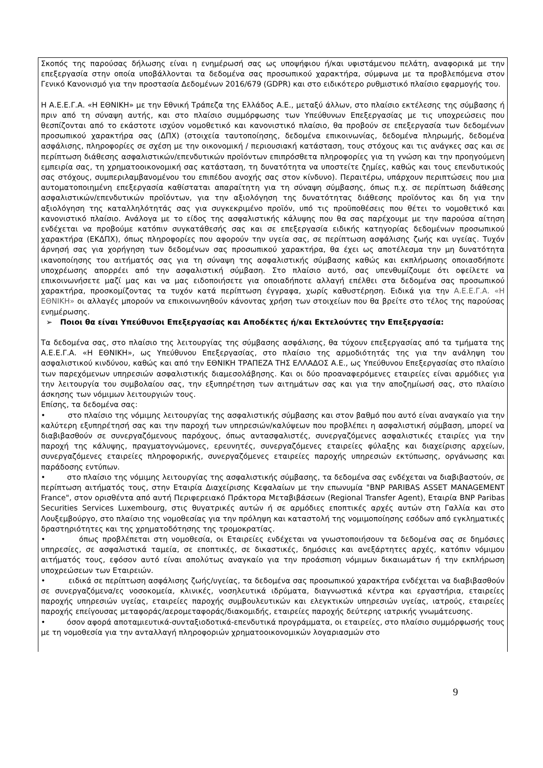Σκοπός της παρούσας δήλωσης είναι η ενημέρωσή σας ως υποψήφιου ή/και υφιστάμενου πελάτη, αναφορικά με την επεξεργασία στην οποία υποβάλλονται τα δεδομένα σας προσωπικού χαρακτήρα, σύμφωνα με τα προβλεπόμενα στον Γενικό Κανονισμό για την προστασία Δεδομένων 2016/679 (GDPR) και στο ειδικότερο ρυθμιστικό πλαίσιο εφαρμογής του.
Η Α.Ε.Ε.Γ.Α. «Η ΕΘΝΙΚΗ» με την Εθνική Τράπεζα της Ελλάδος Α.Ε., μεταξύ άλλων, στο πλαίσιο εκτέλεσης της σύμβασης ή πριν από τη σύναψη αυτής, και στο πλαίσιο συμμόρφωσης των Υπεύθυνων Επεξεργασίας με τις υποχρεώσεις που θεσπίζονται από το εκάστοτε ισχύον νομοθετικό και κανονιστικό πλαίσιο, θα προβούν σε επεξεργασία των δεδομένων προσωπικού χαρακτήρα σας (ΔΠΧ) (στοιχεία ταυτοποίησης, δεδομένα επικοινωνίας, δεδομένα πληρωμής, δεδομένα ασφάλισης, πληροφορίες σε σχέση με την οικονομική / περιουσιακή κατάσταση, τους στόχους και τις ανάγκες σας και σε περίπτωση διάθεσης ασφαλιστικών/επενδυτικών προϊόντων επιπρόσθετα πληροφορίες για τη γνώση και την προηγούμενη εμπειρία σας, τη χρηματοοικονομική σας κατάσταση, τη δυνατότητα να υποστείτε ζημίες, καθώς και τους επενδυτικούς σας στόχους, συμπεριλαμβανομένου του επιπέδου ανοχής σας στον κίνδυνο). Περαιτέρω, υπάρχουν περιπτώσεις που μια αυτοματοποιημένη επεξεργασία καθίσταται απαραίτητη για τη σύναψη σύμβασης, όπως π.χ. σε περίπτωση διάθεσης ασφαλιστικών/επενδυτικών προϊόντων, για την αξιολόγηση της δυνατότητας διάθεσης προϊόντος και δη για την αξιολόγηση της καταλληλότητάς σας για συγκεκριμένο προϊόν, υπό τις προϋποθέσεις που θέτει το νομοθετικό και κανονιστικό πλαίσιο. Ανάλογα με το είδος της ασφαλιστικής κάλυψης που θα σας παρέχουμε με την παρούσα αίτηση ενδέχεται να προβούμε κατόπιν συγκατάθεσής σας και σε επεξεργασία ειδικής κατηγορίας δεδομένων προσωπικού χαρακτήρα (ΕΚΔΠΧ), όπως πληροφορίες που αφορούν την υγεία σας, σε περίπτωση ασφάλισης ζωής και υγείας. Τυχόν άρνησή σας για χορήγηση των δεδομένων σας προσωπικού χαρακτήρα, θα έχει ως αποτέλεσμα την μη δυνατότητα ικανοποίησης του αιτήματός σας για τη σύναψη της ασφαλιστικής σύμβασης καθώς και εκπλήρωσης οποιασδήποτε υποχρέωσης απορρέει από την ασφαλιστική σύμβαση. Στο πλαίσιο αυτό, σας υπενθυμίζουμε ότι οφείλετε να επικοινωνήσετε μαζί μας και να μας ειδοποιήσετε για οποιαδήποτε αλλαγή επέλθει στα δεδομένα σας προσωπικού χαρακτήρα, προσκομίζοντας τα τυχόν κατά περίπτωση έγγραφα, χωρίς καθυστέρηση. Ειδικά για την Α.Ε.Ε.Γ.Α. «Η ΕΘΝΙΚΗ» οι αλλαγές μπορούν να επικοινωνηθούν κάνοντας χρήση των στοιχείων που θα βρείτε στο τέλος της παρούσας ενημέρωσης.
➢ Ποιοι θα είναι Υπεύθυνοι Επεξεργασίας και Αποδέκτες ή/και Εκτελούντες την Επεξεργασία:
Τα δεδομένα σας, στο πλαίσιο της λειτουργίας της σύμβασης ασφάλισης, θα τύχουν επεξεργασίας από τα τμήματα της Α.Ε.Ε.Γ.Α. «Η ΕΘΝΙΚΗ», ως Υπεύθυνου Επεξεργασίας, στο πλαίσιο της αρμοδιότητάς της για την ανάληψη του ασφαλιστικού κινδύνου, καθώς και από την ΕΘΝΙΚΗ ΤΡΑΠΕΖΑ ΤΗΣ ΕΛΛΑΔΟΣ Α.Ε., ως Υπεύθυνου Επεξεργασίας στο πλαίσιο των παρεχόμενων υπηρεσιών ασφαλιστικής διαμεσολάβησης. Και οι δύο προαναφερόμενες εταιρείες είναι αρμόδιες για την λειτουργία του συμβολαίου σας, την εξυπηρέτηση των αιτημάτων σας και για την αποζημίωσή σας, στο πλαίσιο άσκησης των νόμιμων λειτουργιών τους.
Επίσης, τα δεδομένα σας:
• στο πλαίσιο της νόμιμης λειτουργίας της ασφαλιστικής σύμβασης και στον βαθμό που αυτό είναι αναγκαίο για την καλύτερη εξυπηρέτησή σας και την παροχή των υπηρεσιών/καλύψεων που προβλέπει η ασφαλιστική σύμβαση, μπορεί να διαβιβασθούν σε συνεργαζόμενους παρόχους, όπως αντασφαλιστές, συνεργαζόμενες ασφαλιστικές εταιρίες για την παροχή της κάλυψης, πραγματογνώμονες, ερευνητές, συνεργαζόμενες εταιρείες φύλαξης και διαχείρισης αρχείων, συνεργαζόμενες εταιρείες πληροφορικής, συνεργαζόμενες εταιρείες παροχής υπηρεσιών εκτύπωσης, οργάνωσης και παράδοσης εντύπων.
• στο πλαίσιο της νόμιμης λειτουργίας της ασφαλιστικής σύμβασης, τα δεδομένα σας ενδέχεται να διαβιβαστούν, σε περίπτωση αιτήματός τους, στην Εταιρία Διαχείρισης Κεφαλαίων με την επωνυμία "BNP PARIBAS ASSET MANAGEMENT France", στον ορισθέντα από αυτή Περιφερειακό Πράκτορα Μεταβιβάσεων (Regional Transfer Agent), Εταιρία BNP Paribas Securities Services Luxembourg, στις θυγατρικές αυτών ή σε αρμόδιες εποπτικές αρχές αυτών στη Γαλλία και στο Λουξεμβούργο, στο πλαίσιο της νομοθεσίας για την πρόληψη και καταστολή της νομιμοποίησης εσόδων από εγκληματικές δραστηριότητες και της χρηματοδότησης της τρομοκρατίας.
• όπως προβλέπεται στη νομοθεσία, οι Εταιρείες ενδέχεται να γνωστοποιήσουν τα δεδομένα σας σε δημόσιες υπηρεσίες, σε ασφαλιστικά ταμεία, σε εποπτικές, σε δικαστικές, δημόσιες και ανεξάρτητες αρχές, κατόπιν νόμιμου αιτήματός τους, εφόσον αυτό είναι απολύτως αναγκαίο για την προάσπιση νόμιμων δικαιωμάτων ή την εκπλήρωση υποχρεώσεων των Εταιρειών.
• ειδικά σε περίπτωση ασφάλισης ζωής/υγείας, τα δεδομένα σας προσωπικού χαρακτήρα ενδέχεται να διαβιβασθούν σε συνεργαζόμενα/ες νοσοκομεία, κλινικές, νοσηλευτικά ιδρύματα, διαγνωστικά κέντρα και εργαστήρια, εταιρείες παροχής υπηρεσιών υγείας, εταιρείες παροχής συμβουλευτικών και ελεγκτικών υπηρεσιών υγείας, ιατρούς, εταιρείες παροχής επείγουσας μεταφοράς/αερομεταφοράς/διακομιδής, εταιρείες παροχής δεύτερης ιατρικής γνωμάτευσης.
• όσον αφορά αποταμιευτικά-συνταξιοδοτικά-επενδυτικά προγράμματα, οι εταιρείες, στο πλαίσιο συμμόρφωσής τους με τη νομοθεσία για την ανταλλαγή πληροφοριών χρηματοοικονομικών λογαριασμών στο
9